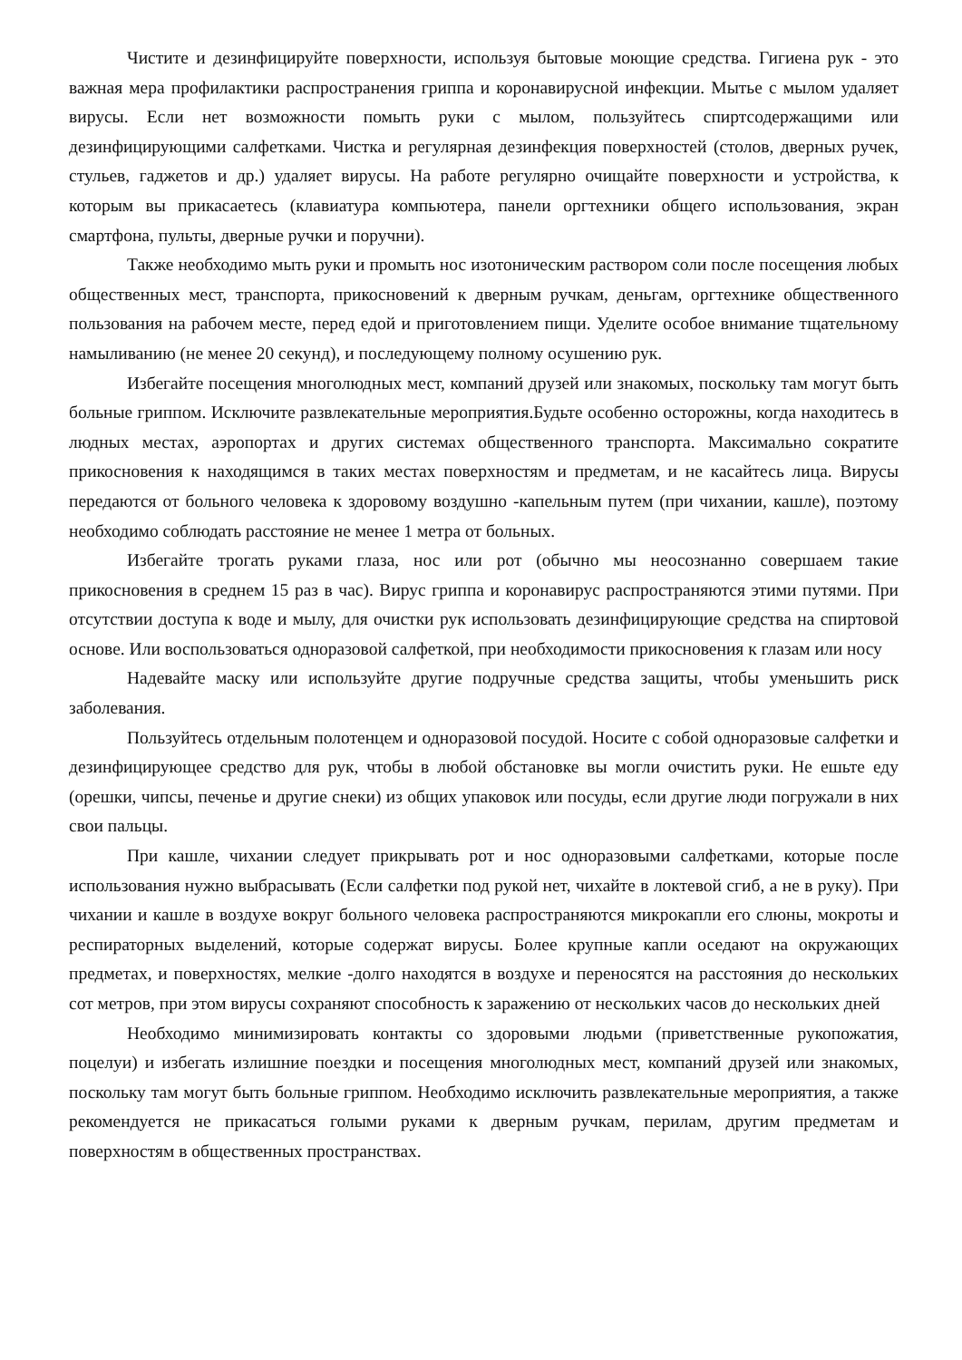Чистите и дезинфицируйте поверхности, используя бытовые моющие средства. Гигиена рук - это важная мера профилактики распространения гриппа и коронавирусной инфекции. Мытье с мылом удаляет вирусы. Если нет возможности помыть руки с мылом, пользуйтесь спиртсодержащими или дезинфицирующими салфетками. Чистка и регулярная дезинфекция поверхностей (столов, дверных ручек, стульев, гаджетов и др.) удаляет вирусы. На работе регулярно очищайте поверхности и устройства, к которым вы прикасаетесь (клавиатура компьютера, панели оргтехники общего использования, экран смартфона, пульты, дверные ручки и поручни).
Также необходимо мыть руки и промыть нос изотоническим раствором соли после посещения любых общественных мест, транспорта, прикосновений к дверным ручкам, деньгам, оргтехнике общественного пользования на рабочем месте, перед едой и приготовлением пищи. Уделите особое внимание тщательному намыливанию (не менее 20 секунд), и последующему полному осушению рук.
Избегайте посещения многолюдных мест, компаний друзей или знакомых, поскольку там могут быть больные гриппом. Исключите развлекательные мероприятия.Будьте особенно осторожны, когда находитесь в людных местах, аэропортах и других системах общественного транспорта. Максимально сократите прикосновения к находящимся в таких местах поверхностям и предметам, и не касайтесь лица. Вирусы передаются от больного человека к здоровому воздушно -капельным путем (при чихании, кашле), поэтому необходимо соблюдать расстояние не менее 1 метра от больных.
Избегайте трогать руками глаза, нос или рот (обычно мы неосознанно совершаем такие прикосновения в среднем 15 раз в час). Вирус гриппа и коронавирус распространяются этими путями. При отсутствии доступа к воде и мылу, для очистки рук использовать дезинфицирующие средства на спиртовой основе. Или воспользоваться одноразовой салфеткой, при необходимости прикосновения к глазам или носу
Надевайте маску или используйте другие подручные средства защиты, чтобы уменьшить риск заболевания.
Пользуйтесь отдельным полотенцем и одноразовой посудой. Носите с собой одноразовые салфетки и дезинфицирующее средство для рук, чтобы в любой обстановке вы могли очистить руки. Не ешьте еду (орешки, чипсы, печенье и другие снеки) из общих упаковок или посуды, если другие люди погружали в них свои пальцы.
При кашле, чихании следует прикрывать рот и нос одноразовыми салфетками, которые после использования нужно выбрасывать (Если салфетки под рукой нет, чихайте в локтевой сгиб, а не в руку). При чихании и кашле в воздухе вокруг больного человека распространяются микрокапли его слюны, мокроты и респираторных выделений, которые содержат вирусы. Более крупные капли оседают на окружающих предметах, и поверхностях, мелкие -долго находятся в воздухе и переносятся на расстояния до нескольких сот метров, при этом вирусы сохраняют способность к заражению от нескольких часов до нескольких дней
Необходимо минимизировать контакты со здоровыми людьми (приветственные рукопожатия, поцелуи) и избегать излишние поездки и посещения многолюдных мест, компаний друзей или знакомых, поскольку там могут быть больные гриппом. Необходимо исключить развлекательные мероприятия, а также рекомендуется не прикасаться голыми руками к дверным ручкам, перилам, другим предметам и поверхностям в общественных пространствах.